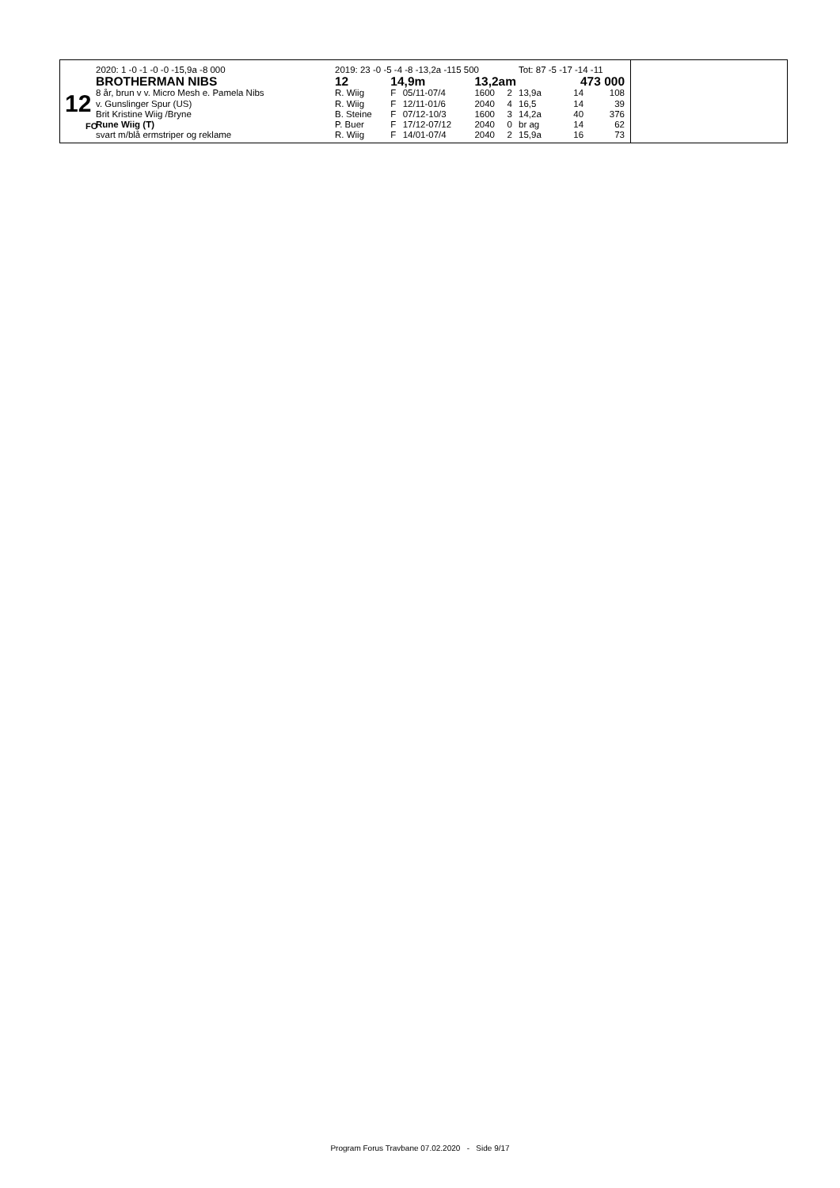12
FO
2020: 1 -0 -1 -0 -0 -15,9a -8 000
BROTHERMAN NIBS
8 år, brun v v. Micro Mesh e. Pamela Nibs
v. Gunslinger Spur (US)
Brit Kristine Wiig /Bryne
Rune Wiig (T)
svart m/blå ermstriper og reklame
| 2019: 23 -0 -5 -4 -8 -13,2a -115 500 | | | | | Tot: 87 -5 -17 -14 -11 | | |
| 12 | 14,9m | | 13,2am | | | 473 000 | |
| R. Wiig | F | 05/11-07/4 | 1600 | 2 | 13,9a | 14 | 108 |
| R. Wiig | F | 12/11-01/6 | 2040 | 4 | 16,5 | 14 | 39 |
| B. Steine | F | 07/12-10/3 | 1600 | 3 | 14,2a | 40 | 376 |
| P. Buer | F | 17/12-07/12 | 2040 | 0 | br ag | 14 | 62 |
| R. Wiig | F | 14/01-07/4 | 2040 | 2 | 15,9a | 16 | 73 |
Program Forus Travbane 07.02.2020 - Side 9/17